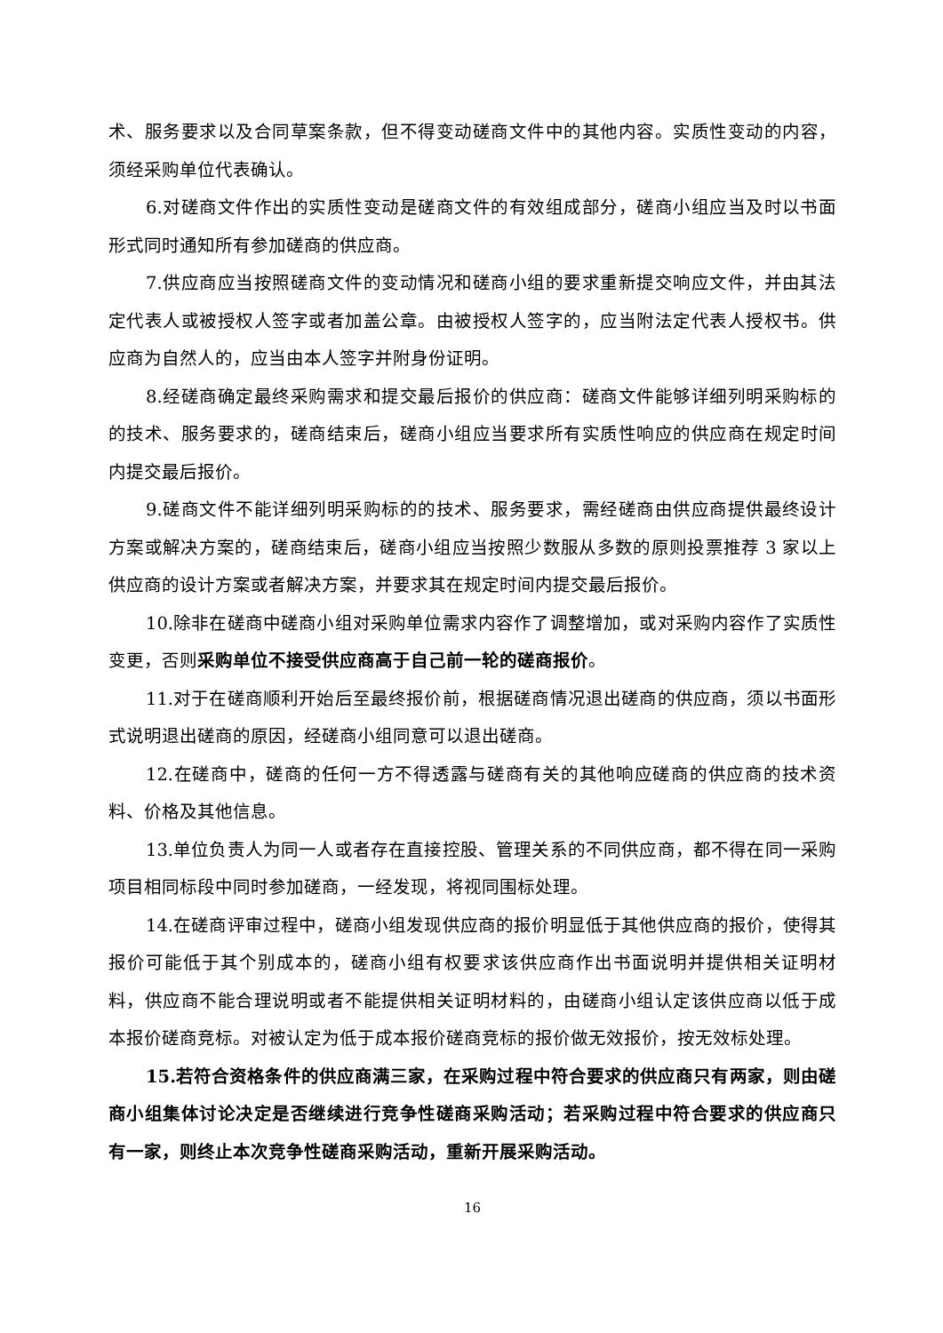术、服务要求以及合同草案条款，但不得变动磋商文件中的其他内容。实质性变动的内容，须经采购单位代表确认。
6.对磋商文件作出的实质性变动是磋商文件的有效组成部分，磋商小组应当及时以书面形式同时通知所有参加磋商的供应商。
7.供应商应当按照磋商文件的变动情况和磋商小组的要求重新提交响应文件，并由其法定代表人或被授权人签字或者加盖公章。由被授权人签字的，应当附法定代表人授权书。供应商为自然人的，应当由本人签字并附身份证明。
8.经磋商确定最终采购需求和提交最后报价的供应商：磋商文件能够详细列明采购标的的技术、服务要求的，磋商结束后，磋商小组应当要求所有实质性响应的供应商在规定时间内提交最后报价。
9.磋商文件不能详细列明采购标的的技术、服务要求，需经磋商由供应商提供最终设计方案或解决方案的，磋商结束后，磋商小组应当按照少数服从多数的原则投票推荐 3 家以上供应商的设计方案或者解决方案，并要求其在规定时间内提交最后报价。
10.除非在磋商中磋商小组对采购单位需求内容作了调整增加，或对采购内容作了实质性变更，否则采购单位不接受供应商高于自己前一轮的磋商报价。
11.对于在磋商顺利开始后至最终报价前，根据磋商情况退出磋商的供应商，须以书面形式说明退出磋商的原因，经磋商小组同意可以退出磋商。
12.在磋商中，磋商的任何一方不得透露与磋商有关的其他响应磋商的供应商的技术资料、价格及其他信息。
13.单位负责人为同一人或者存在直接控股、管理关系的不同供应商，都不得在同一采购项目相同标段中同时参加磋商，一经发现，将视同围标处理。
14.在磋商评审过程中，磋商小组发现供应商的报价明显低于其他供应商的报价，使得其报价可能低于其个别成本的，磋商小组有权要求该供应商作出书面说明并提供相关证明材料，供应商不能合理说明或者不能提供相关证明材料的，由磋商小组认定该供应商以低于成本报价磋商竞标。对被认定为低于成本报价磋商竞标的报价做无效报价，按无效标处理。
15.若符合资格条件的供应商满三家，在采购过程中符合要求的供应商只有两家，则由磋商小组集体讨论决定是否继续进行竞争性磋商采购活动；若采购过程中符合要求的供应商只有一家，则终止本次竞争性磋商采购活动，重新开展采购活动。
16